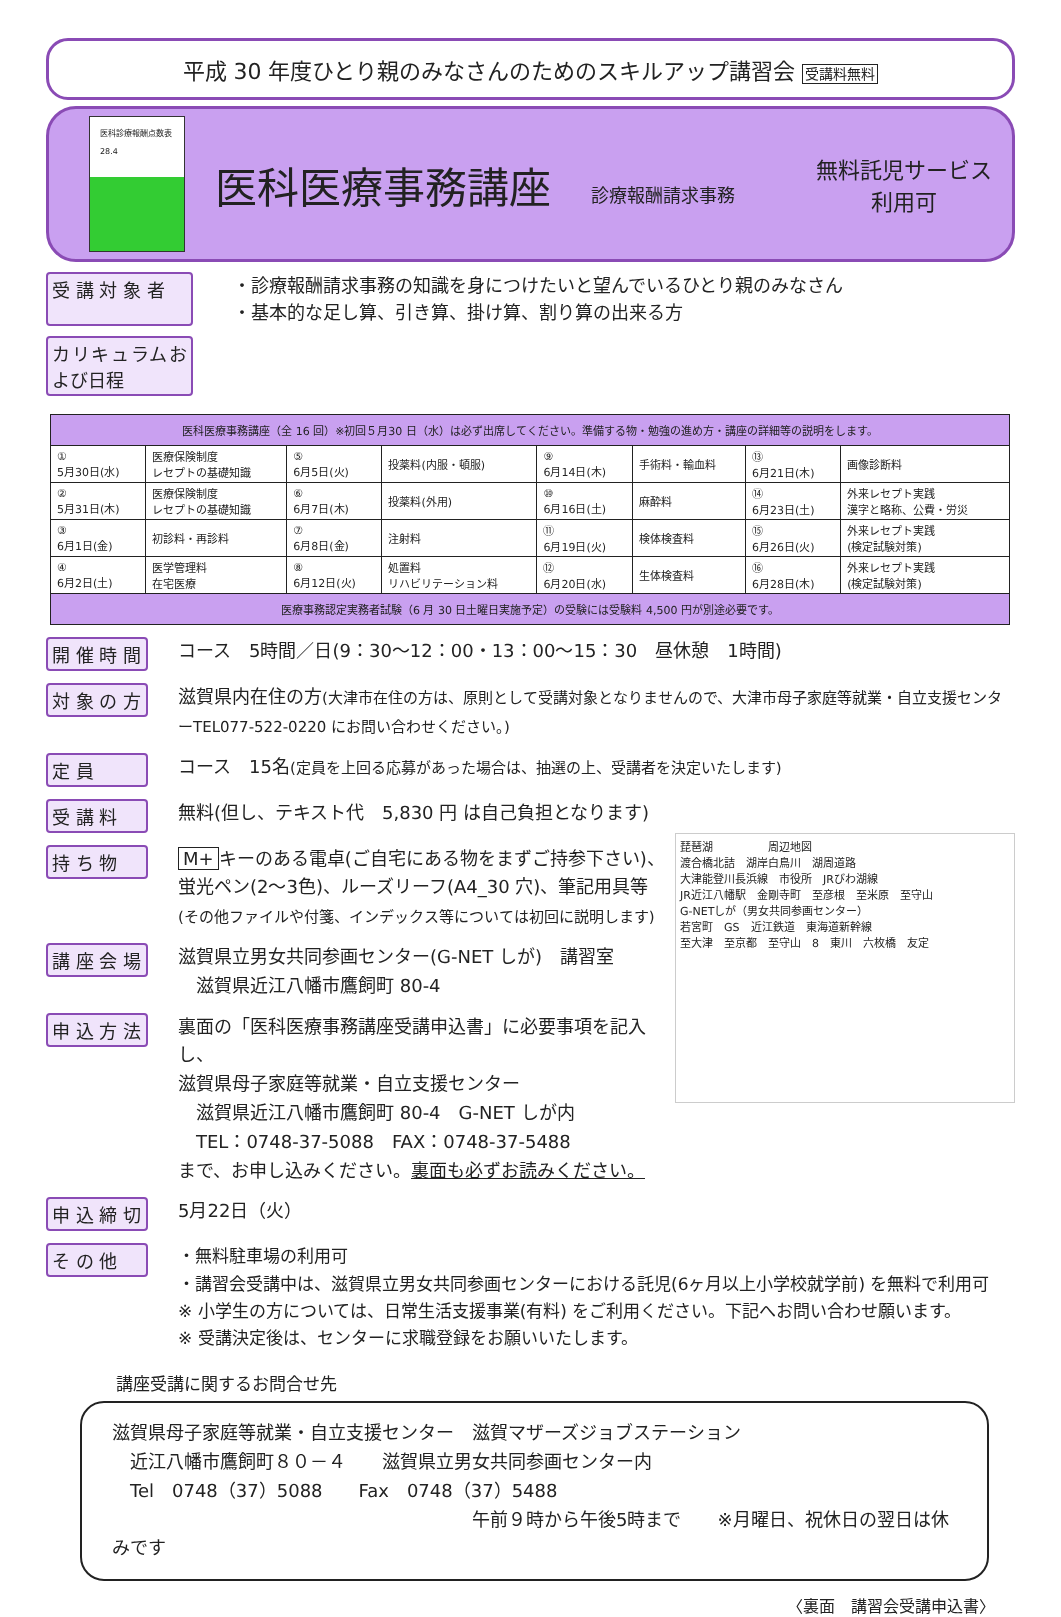平成 30 年度ひとり親のみなさんのためのスキルアップ講習会 受講料無料
医科診療報酬点数表
28.4
医科医療事務講座
診療報酬請求事務
無料託児サービス
利用可
受 講 対 象 者
・診療報酬請求事務の知識を身につけたいと望んでいるひとり親のみなさん
・基本的な足し算、引き算、掛け算、割り算の出来る方
カリキュラムおよび日程
| 医科医療事務講座（全 16 回）※初回５月30 日（水）は必ず出席してください。準備する物・勉強の進め方・講座の詳細等の説明をします。 | | | | | | | |
| ① 5月30日(水) | 医療保険制度 レセプトの基礎知識 | ⑤ 6月5日(火) | 投薬料(内服・頓服) | ⑨ 6月14日(木) | 手術料・輸血料 | ⑬ 6月21日(木) | 画像診断料 |
| ② 5月31日(木) | 医療保険制度 レセプトの基礎知識 | ⑥ 6月7日(木) | 投薬料(外用) | ⑩ 6月16日(土) | 麻酔料 | ⑭ 6月23日(土) | 外来レセプト実践 漢字と略称、公費・労災 |
| ③ 6月1日(金) | 初診料・再診料 | ⑦ 6月8日(金) | 注射料 | ⑪ 6月19日(火) | 検体検査料 | ⑮ 6月26日(火) | 外来レセプト実践 (検定試験対策) |
| ④ 6月2日(土) | 医学管理料 在宅医療 | ⑧ 6月12日(火) | 処置料 リハビリテーション料 | ⑫ 6月20日(水) | 生体検査料 | ⑯ 6月28日(木) | 外来レセプト実践 (検定試験対策) |
| 医療事務認定実務者試験（6 月 30 日土曜日実施予定）の受験には受験料 4,500 円が別途必要です。 | | | | | | | |
開 催 時 間
コース　5時間／日(9：30～12：00・13：00～15：30　昼休憩　1時間)
対 象 の 方
滋賀県内在住の方(大津市在住の方は、原則として受講対象となりませんので、大津市母子家庭等就業・自立支援センターTEL077-522-0220 にお問い合わせください。)
定 員
コース　15名(定員を上回る応募があった場合は、抽選の上、受講者を決定いたします)
受 講 料
無料(但し、テキスト代　5,830 円 は自己負担となります)
琵琶湖　　　　　周辺地図
渡合橋北詰　湖岸白鳥川　湖周道路
大津能登川長浜線　市役所　JRびわ湖線
JR近江八幡駅　金剛寺町　至彦根　至米原　至守山
G-NETしが（男女共同参画センター）
若宮町　GS　近江鉄道　東海道新幹線
至大津　至京都　至守山　8　東川　六枚橋　友定
持 ち 物
M+ キーのある電卓(ご自宅にある物をまずご持参下さい)、
蛍光ペン(2～3色)、ルーズリーフ(A4_30 穴)、筆記用具等
(その他ファイルや付箋、インデックス等については初回に説明します)
講 座 会 場
滋賀県立男女共同参画センター(G-NET しが)　講習室
　滋賀県近江八幡市鷹飼町 80-4
申 込 方 法
裏面の「医科医療事務講座受講申込書」に必要事項を記入し、
滋賀県母子家庭等就業・自立支援センター
　滋賀県近江八幡市鷹飼町 80-4　G-NET しが内
　TEL：0748-37-5088　FAX：0748-37-5488
まで、お申し込みください。裏面も必ずお読みください。
申 込 締 切
5月22日（火）
そ の 他
・無料駐車場の利用可
・講習会受講中は、滋賀県立男女共同参画センターにおける託児(6ヶ月以上小学校就学前) を無料で利用可
※ 小学生の方については、日常生活支援事業(有料) をご利用ください。下記へお問い合わせ願います。
※ 受講決定後は、センターに求職登録をお願いいたします。
講座受講に関するお問合せ先
滋賀県母子家庭等就業・自立支援センター　滋賀マザーズジョブステーション
　近江八幡市鷹飼町８０－４　　滋賀県立男女共同参画センター内
　Tel　0748（37）5088　　Fax　0748（37）5488
午前９時から午後5時まで　　※月曜日、祝休日の翌日は休みです
〈裏面　講習会受講申込書〉